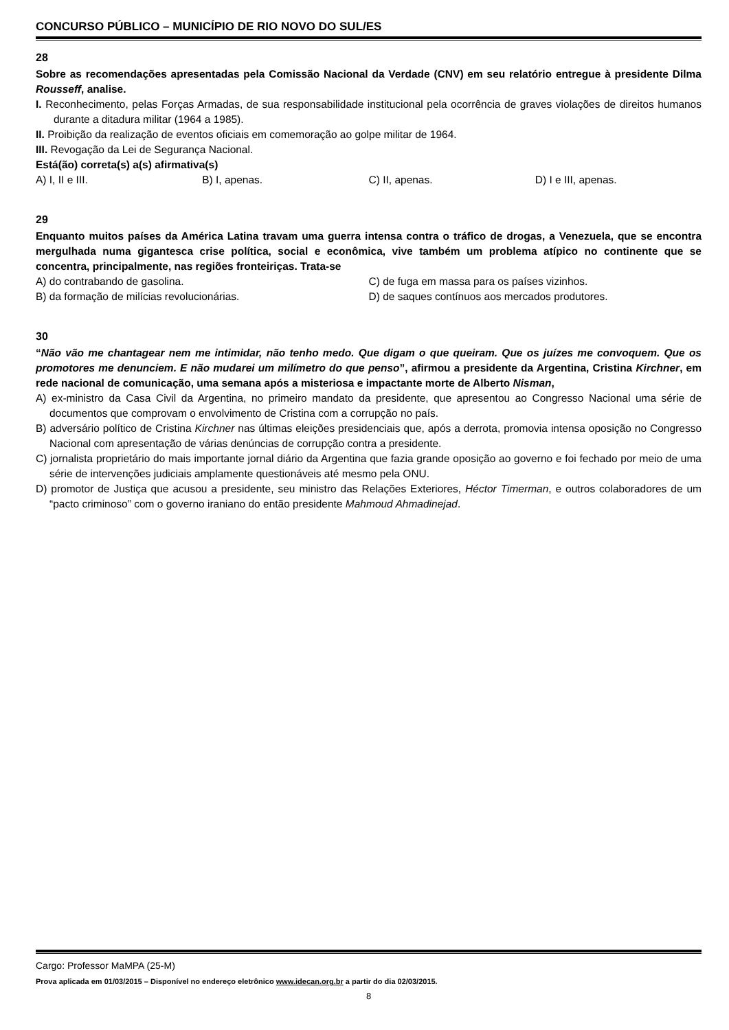CONCURSO PÚBLICO – MUNICÍPIO DE RIO NOVO DO SUL/ES
28
Sobre as recomendações apresentadas pela Comissão Nacional da Verdade (CNV) em seu relatório entregue à presidente Dilma Rousseff, analise.
I. Reconhecimento, pelas Forças Armadas, de sua responsabilidade institucional pela ocorrência de graves violações de direitos humanos durante a ditadura militar (1964 a 1985).
II. Proibição da realização de eventos oficiais em comemoração ao golpe militar de 1964.
III. Revogação da Lei de Segurança Nacional.
Está(ão) correta(s) a(s) afirmativa(s)
A) I, II e III. B) I, apenas. C) II, apenas. D) I e III, apenas.
29
Enquanto muitos países da América Latina travam uma guerra intensa contra o tráfico de drogas, a Venezuela, que se encontra mergulhada numa gigantesca crise política, social e econômica, vive também um problema atípico no continente que se concentra, principalmente, nas regiões fronteiriças. Trata-se
A) do contrabando de gasolina. C) de fuga em massa para os países vizinhos.
B) da formação de milícias revolucionárias.
D) de saques contínuos aos mercados produtores.
30
“Não vão me chantagear nem me intimidar, não tenho medo. Que digam o que queiram. Que os juízes me convoquem. Que os promotores me denunciem. E não mudarei um milímetro do que penso”, afirmou a presidente da Argentina, Cristina Kirchner, em rede nacional de comunicação, uma semana após a misteriosa e impactante morte de Alberto Nisman,
A) ex-ministro da Casa Civil da Argentina, no primeiro mandato da presidente, que apresentou ao Congresso Nacional uma série de documentos que comprovam o envolvimento de Cristina com a corrupção no país.
B) adversário político de Cristina Kirchner nas últimas eleições presidenciais que, após a derrota, promovia intensa oposição no Congresso Nacional com apresentação de várias denúncias de corrupção contra a presidente.
C) jornalista proprietário do mais importante jornal diário da Argentina que fazia grande oposição ao governo e foi fechado por meio de uma série de intervenções judiciais amplamente questionáveis até mesmo pela ONU.
D) promotor de Justiça que acusou a presidente, seu ministro das Relações Exteriores, Héctor Timerman, e outros colaboradores de um “pacto criminoso” com o governo iraniano do então presidente Mahmoud Ahmadinejad.
Cargo: Professor MaMPA (25-M)
Prova aplicada em 01/03/2015 – Disponível no endereço eletrônico www.idecan.org.br a partir do dia 02/03/2015.
8